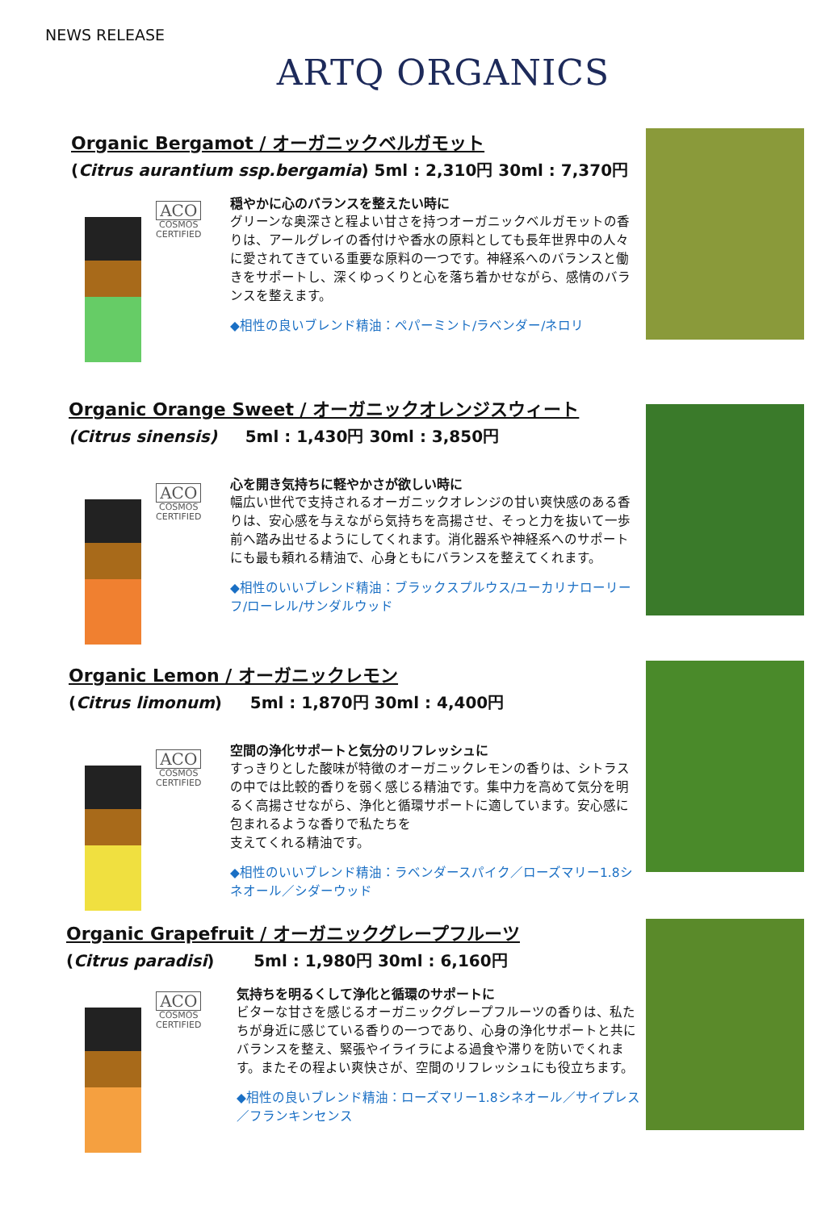NEWS RELEASE
ARTQ ORGANICS
Organic Bergamot / オーガニックベルガモット
(Citrus aurantium ssp.bergamia) 5ml : 2,310円 30ml : 7,370円
ACO
COSMOS
CERTIFIED
穏やかに心のバランスを整えたい時に
グリーンな奥深さと程よい甘さを持つオーガニックベルガモットの香りは、アールグレイの香付けや香水の原料としても長年世界中の人々に愛されてきている重要な原料の一つです。神経系へのバランスと働きをサポートし、深くゆっくりと心を落ち着かせながら、感情のバランスを整えます。
◆相性の良いブレンド精油：ペパーミント/ラベンダー/ネロリ
Organic Orange Sweet / オーガニックオレンジスウィート
(Citrus sinensis) 5ml : 1,430円 30ml : 3,850円
ACO
COSMOS
CERTIFIED
心を開き気持ちに軽やかさが欲しい時に
幅広い世代で支持されるオーガニックオレンジの甘い爽快感のある香りは、安心感を与えながら気持ちを高揚させ、そっと力を抜いて一歩前へ踏み出せるようにしてくれます。消化器系や神経系へのサポートにも最も頼れる精油で、心身ともにバランスを整えてくれます。
◆相性のいいブレンド精油：ブラックスプルウス/ユーカリナローリーフ/ローレル/サンダルウッド
Organic Lemon / オーガニックレモン
(Citrus limonum) 5ml : 1,870円 30ml : 4,400円
ACO
COSMOS
CERTIFIED
空間の浄化サポートと気分のリフレッシュに
すっきりとした酸味が特徴のオーガニックレモンの香りは、シトラスの中では比較的香りを弱く感じる精油です。集中力を高めて気分を明るく高揚させながら、浄化と循環サポートに適しています。安心感に包まれるような香りで私たちを
支えてくれる精油です。
◆相性のいいブレンド精油：ラベンダースパイク／ローズマリー1.8シネオール／シダーウッド
Organic Grapefruit / オーガニックグレープフルーツ
(Citrus paradisi) 5ml : 1,980円 30ml : 6,160円
ACO
COSMOS
CERTIFIED
気持ちを明るくして浄化と循環のサポートに
ビターな甘さを感じるオーガニックグレープフルーツの香りは、私たちが身近に感じている香りの一つであり、心身の浄化サポートと共にバランスを整え、緊張やイライラによる過食や滞りを防いでくれます。またその程よい爽快さが、空間のリフレッシュにも役立ちます。
◆相性の良いブレンド精油：ローズマリー1.8シネオール／サイプレス／フランキンセンス